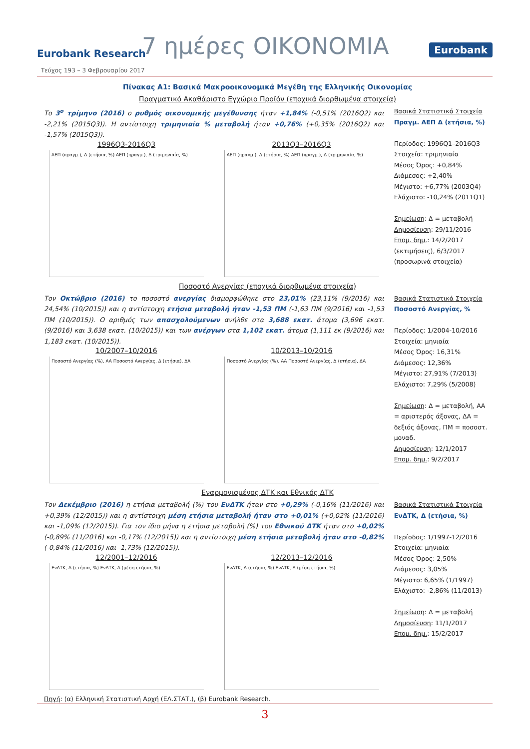Eurobank Research 7 ημέρες ΟΙΚΟΝΟΜΙΑ Eurobank
Τεύχος 193 – 3 Φεβρουαρίου 2017
Πίνακας Α1: Βασικά Μακροοικονομικά Μεγέθη της Ελληνικής Οικονομίας
Πραγματικό Ακαθάριστο Εγχώριο Προϊόν (εποχικά διορθωμένα στοιχεία)
Το 3<sup>ο</sup> τρίμηνο (2016) ο ρυθμός οικονομικής μεγέθυνσης ήταν +1,84% (-0,51% (2016Q2) και -2,21% (2015Q3)). Η αντίστοιχη τριμηνιαία % μεταβολή ήταν +0,76% (+0,35% (2016Q2) και -1,57% (2015Q3)).
1996Q3-2016Q3
ΑΕΠ (πραγμ.), Δ (ετήσια, %) ΑΕΠ (πραγμ.), Δ (τριμηνιαία, %)
2013Q3–2016Q3
ΑΕΠ (πραγμ.), Δ (ετήσια, %) ΑΕΠ (πραγμ.), Δ (τριμηνιαία, %)
Βασικά Στατιστικά Στοιχεία
Πραγμ. ΑΕΠ Δ (ετήσια, %)
Περίοδος: 1996Q1–2016Q3
Στοιχεία: τριμηνιαία
Μέσος Όρος: +0,84%
Διάμεσος: +2,40%
Μέγιστο: +6,77% (2003Q4)
Ελάχιστο: -10,24% (2011Q1)
Σημείωση: Δ = μεταβολή
Δημοσίευση: 29/11/2016
Επομ. δημ.: 14/2/2017 (εκτιμήσεις), 6/3/2017 (προσωρινά στοιχεία)
Ποσοστό Ανεργίας (εποχικά διορθωμένα στοιχεία)
Τον Οκτώβριο (2016) το ποσοστό ανεργίας διαμορφώθηκε στο 23,01% (23,11% (9/2016) και 24,54% (10/2015)) και η αντίστοιχη ετήσια μεταβολή ήταν -1,53 ΠΜ (-1,63 ΠΜ (9/2016) και -1,53 ΠΜ (10/2015)). Ο αριθμός των απασχολούμενων ανήλθε στα 3,688 εκατ. άτομα (3,696 εκατ. (9/2016) και 3,638 εκατ. (10/2015)) και των ανέργων στα 1,102 εκατ. άτομα (1,111 εκ (9/2016) και 1,183 εκατ. (10/2015)).
10/2007–10/2016
Ποσοστό Ανεργίας (%), ΑΑ Ποσοστό Ανεργίας, Δ (ετήσια), ΔΑ
10/2013–10/2016
Ποσοστό Ανεργίας (%), ΑΑ Ποσοστό Ανεργίας, Δ (ετήσια), ΔΑ
Βασικά Στατιστικά Στοιχεία
Ποσοστό Ανεργίας, %
Περίοδος: 1/2004-10/2016
Στοιχεία: μηνιαία
Μέσος Όρος: 16,31%
Διάμεσος: 12,36%
Μέγιστο: 27,91% (7/2013)
Ελάχιστο: 7,29% (5/2008)
Σημείωση: Δ = μεταβολή, ΑΑ = αριστερός άξονας, ΔΑ = δεξιός άξονας, ΠΜ = ποσοστ. μοναδ.
Δημοσίευση: 12/1/2017
Επομ. δημ.: 9/2/2017
Εναρμονισμένος ΔΤΚ και Εθνικός ΔΤΚ
Τον Δεκέμβριο (2016) η ετήσια μεταβολή (%) του ΕνΔΤΚ ήταν στο +0,29% (-0,16% (11/2016) και +0,39% (12/2015)) και η αντίστοιχη μέση ετήσια μεταβολή ήταν στο +0,01% (+0,02% (11/2016) και -1,09% (12/2015)). Για τον ίδιο μήνα η ετήσια μεταβολή (%) του Εθνικού ΔΤΚ ήταν στο +0,02% (-0,89% (11/2016) και -0,17% (12/2015)) και η αντίστοιχη μέση ετήσια μεταβολή ήταν στο -0,82% (-0,84% (11/2016) και -1,73% (12/2015)).
12/2001–12/2016
ΕνΔΤΚ, Δ (ετήσια, %) ΕνΔΤΚ, Δ (μέση ετήσια, %)
12/2013–12/2016
ΕνΔΤΚ, Δ (ετήσια, %) ΕνΔΤΚ, Δ (μέση ετήσια, %)
Βασικά Στατιστικά Στοιχεία
ΕνΔΤΚ, Δ (ετήσια, %)
Περίοδος: 1/1997-12/2016
Στοιχεία: μηνιαία
Μέσος Όρος: 2,50%
Διάμεσος: 3,05%
Μέγιστο: 6,65% (1/1997)
Ελάχιστο: -2,86% (11/2013)
Σημείωση: Δ = μεταβολή
Δημοσίευση: 11/1/2017
Επομ. δημ.: 15/2/2017
Πηγή: (α) Ελληνική Στατιστική Αρχή (ΕΛ.ΣΤΑΤ.), (β) Eurobank Research.
3